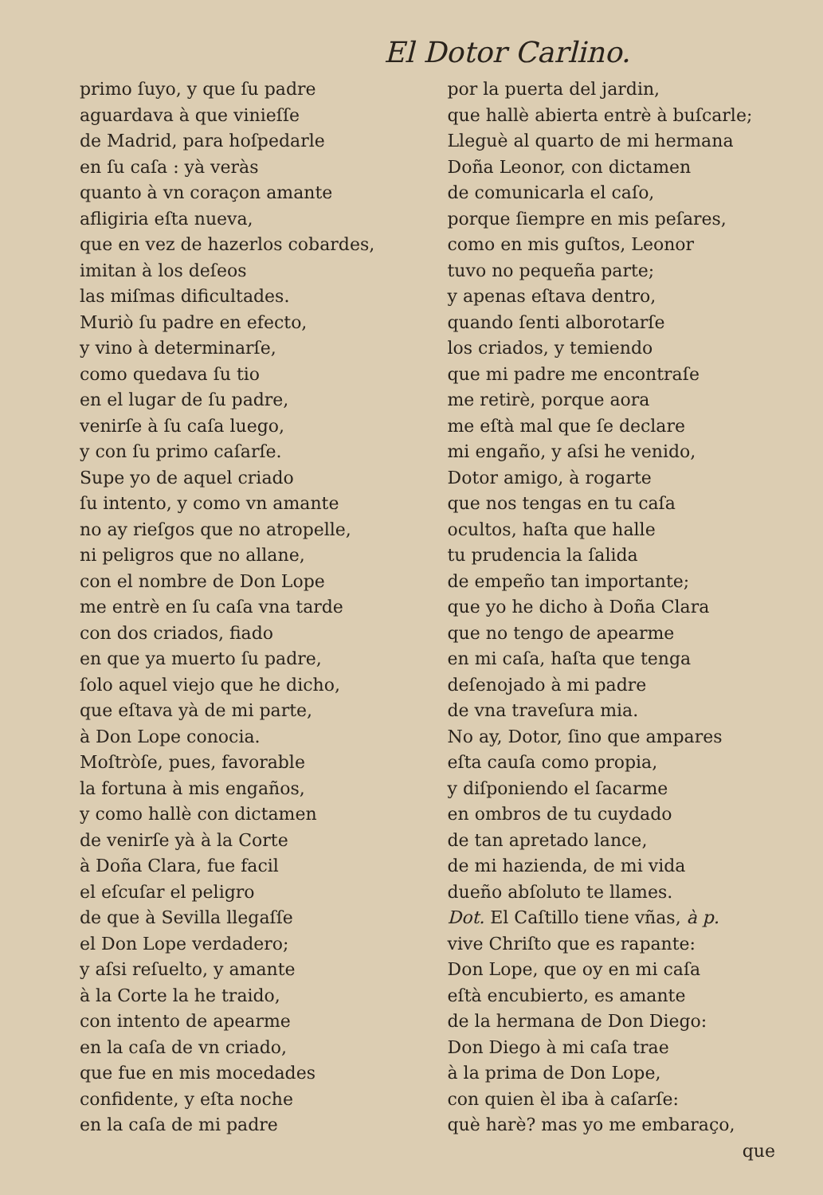El Dotor Carlino.
primo ſuyo, y que ſu padre
aguardava à que vinieſſe
de Madrid, para hoſpedarle
en ſu caſa : yà veràs
quanto à vn coraçon amante
afligiria eſta nueva,
que en vez de hazerlos cobardes,
imitan à los deſeos
las miſmas dificultades.
Muriò ſu padre en efecto,
y vino à determinarſe,
como quedava ſu tio
en el lugar de ſu padre,
venirſe à ſu caſa luego,
y con ſu primo caſarſe.
Supe yo de aquel criado
ſu intento, y como vn amante
no ay rieſgos que no atropelle,
ni peligros que no allane,
con el nombre de Don Lope
me entrè en ſu caſa vna tarde
con dos criados, fiado
en que ya muerto ſu padre,
ſolo aquel viejo que he dicho,
que eſtava yà de mi parte,
à Don Lope conocia.
Moſtròſe, pues, favorable
la fortuna à mis engaños,
y como hallè con dictamen
de venirſe yà à la Corte
à Doña Clara, fue facil
el eſcuſar el peligro
de que à Sevilla llegaſſe
el Don Lope verdadero;
y aſsi reſuelto, y amante
à la Corte la he traido,
con intento de apearme
en la caſa de vn criado,
que fue en mis mocedades
confidente, y eſta noche
en la caſa de mi padre
por la puerta del jardin,
que hallè abierta entrè à buſcarle;
Lleguè al quarto de mi hermana
Doña Leonor, con dictamen
de comunicarla el caſo,
porque ſiempre en mis peſares,
como en mis guſtos, Leonor
tuvo no pequeña parte;
y apenas eſtava dentro,
quando ſenti alborotarſe
los criados, y temiendo
que mi padre me encontraſe
me retirè, porque aora
me eſtà mal que ſe declare
mi engaño, y aſsi he venido,
Dotor amigo, à rogarte
que nos tengas en tu caſa
ocultos, haſta que halle
tu prudencia la ſalida
de empeño tan importante;
que yo he dicho à Doña Clara
que no tengo de apearme
en mi caſa, haſta que tenga
deſenojado à mi padre
de vna traveſura mia.
No ay, Dotor, ſino que ampares
eſta cauſa como propia,
y diſponiendo el ſacarme
en ombros de tu cuydado
de tan apretado lance,
de mi hazienda, de mi vida
dueño abſoluto te llames.
Dot. El Caſtillo tiene vñas, à p.
vive Chriſto que es rapante:
Don Lope, que oy en mi caſa
eſtà encubierto, es amante
de la hermana de Don Diego:
Don Diego à mi caſa trae
à la prima de Don Lope,
con quien èl iba à caſarſe:
què harè? mas yo me embaraço,
que